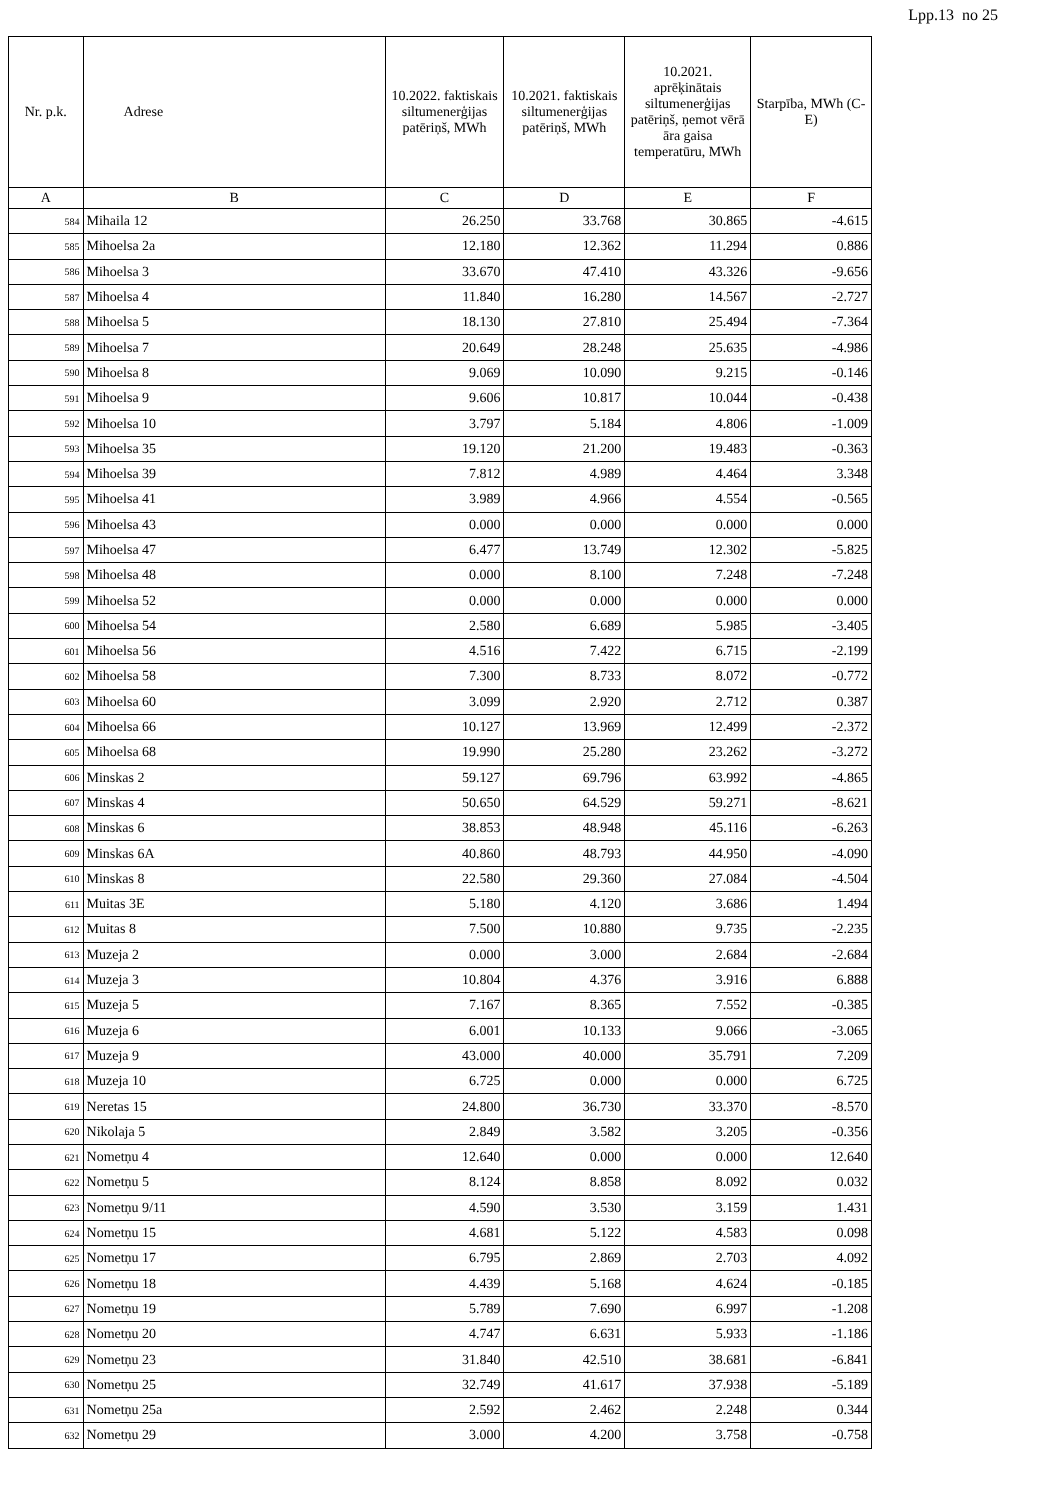Lpp.13 no 25
| Nr. p.k. | Adrese | 10.2022. faktiskais siltumenerģijas patēriņš, MWh | 10.2021. faktiskais siltumenerģijas patēriņš, MWh | 10.2021. aprēķinātais siltumenerģijas patēriņš, ņemot vērā āra gaisa temperatūru, MWh | Starpība, MWh (C-E) |
| --- | --- | --- | --- | --- | --- |
| A | B | C | D | E | F |
| 584 | Mihaila 12 | 26.250 | 33.768 | 30.865 | -4.615 |
| 585 | Mihoelsa 2a | 12.180 | 12.362 | 11.294 | 0.886 |
| 586 | Mihoelsa 3 | 33.670 | 47.410 | 43.326 | -9.656 |
| 587 | Mihoelsa 4 | 11.840 | 16.280 | 14.567 | -2.727 |
| 588 | Mihoelsa 5 | 18.130 | 27.810 | 25.494 | -7.364 |
| 589 | Mihoelsa 7 | 20.649 | 28.248 | 25.635 | -4.986 |
| 590 | Mihoelsa 8 | 9.069 | 10.090 | 9.215 | -0.146 |
| 591 | Mihoelsa 9 | 9.606 | 10.817 | 10.044 | -0.438 |
| 592 | Mihoelsa 10 | 3.797 | 5.184 | 4.806 | -1.009 |
| 593 | Mihoelsa 35 | 19.120 | 21.200 | 19.483 | -0.363 |
| 594 | Mihoelsa 39 | 7.812 | 4.989 | 4.464 | 3.348 |
| 595 | Mihoelsa 41 | 3.989 | 4.966 | 4.554 | -0.565 |
| 596 | Mihoelsa 43 | 0.000 | 0.000 | 0.000 | 0.000 |
| 597 | Mihoelsa 47 | 6.477 | 13.749 | 12.302 | -5.825 |
| 598 | Mihoelsa 48 | 0.000 | 8.100 | 7.248 | -7.248 |
| 599 | Mihoelsa 52 | 0.000 | 0.000 | 0.000 | 0.000 |
| 600 | Mihoelsa 54 | 2.580 | 6.689 | 5.985 | -3.405 |
| 601 | Mihoelsa 56 | 4.516 | 7.422 | 6.715 | -2.199 |
| 602 | Mihoelsa 58 | 7.300 | 8.733 | 8.072 | -0.772 |
| 603 | Mihoelsa 60 | 3.099 | 2.920 | 2.712 | 0.387 |
| 604 | Mihoelsa 66 | 10.127 | 13.969 | 12.499 | -2.372 |
| 605 | Mihoelsa 68 | 19.990 | 25.280 | 23.262 | -3.272 |
| 606 | Minskas 2 | 59.127 | 69.796 | 63.992 | -4.865 |
| 607 | Minskas 4 | 50.650 | 64.529 | 59.271 | -8.621 |
| 608 | Minskas 6 | 38.853 | 48.948 | 45.116 | -6.263 |
| 609 | Minskas 6A | 40.860 | 48.793 | 44.950 | -4.090 |
| 610 | Minskas 8 | 22.580 | 29.360 | 27.084 | -4.504 |
| 611 | Muitas 3E | 5.180 | 4.120 | 3.686 | 1.494 |
| 612 | Muitas 8 | 7.500 | 10.880 | 9.735 | -2.235 |
| 613 | Muzeja 2 | 0.000 | 3.000 | 2.684 | -2.684 |
| 614 | Muzeja 3 | 10.804 | 4.376 | 3.916 | 6.888 |
| 615 | Muzeja 5 | 7.167 | 8.365 | 7.552 | -0.385 |
| 616 | Muzeja 6 | 6.001 | 10.133 | 9.066 | -3.065 |
| 617 | Muzeja 9 | 43.000 | 40.000 | 35.791 | 7.209 |
| 618 | Muzeja 10 | 6.725 | 0.000 | 0.000 | 6.725 |
| 619 | Neretas 15 | 24.800 | 36.730 | 33.370 | -8.570 |
| 620 | Nikolaja 5 | 2.849 | 3.582 | 3.205 | -0.356 |
| 621 | Nometņu 4 | 12.640 | 0.000 | 0.000 | 12.640 |
| 622 | Nometņu 5 | 8.124 | 8.858 | 8.092 | 0.032 |
| 623 | Nometņu 9/11 | 4.590 | 3.530 | 3.159 | 1.431 |
| 624 | Nometņu 15 | 4.681 | 5.122 | 4.583 | 0.098 |
| 625 | Nometņu 17 | 6.795 | 2.869 | 2.703 | 4.092 |
| 626 | Nometņu 18 | 4.439 | 5.168 | 4.624 | -0.185 |
| 627 | Nometņu 19 | 5.789 | 7.690 | 6.997 | -1.208 |
| 628 | Nometņu 20 | 4.747 | 6.631 | 5.933 | -1.186 |
| 629 | Nometņu 23 | 31.840 | 42.510 | 38.681 | -6.841 |
| 630 | Nometņu 25 | 32.749 | 41.617 | 37.938 | -5.189 |
| 631 | Nometņu 25a | 2.592 | 2.462 | 2.248 | 0.344 |
| 632 | Nometņu 29 | 3.000 | 4.200 | 3.758 | -0.758 |